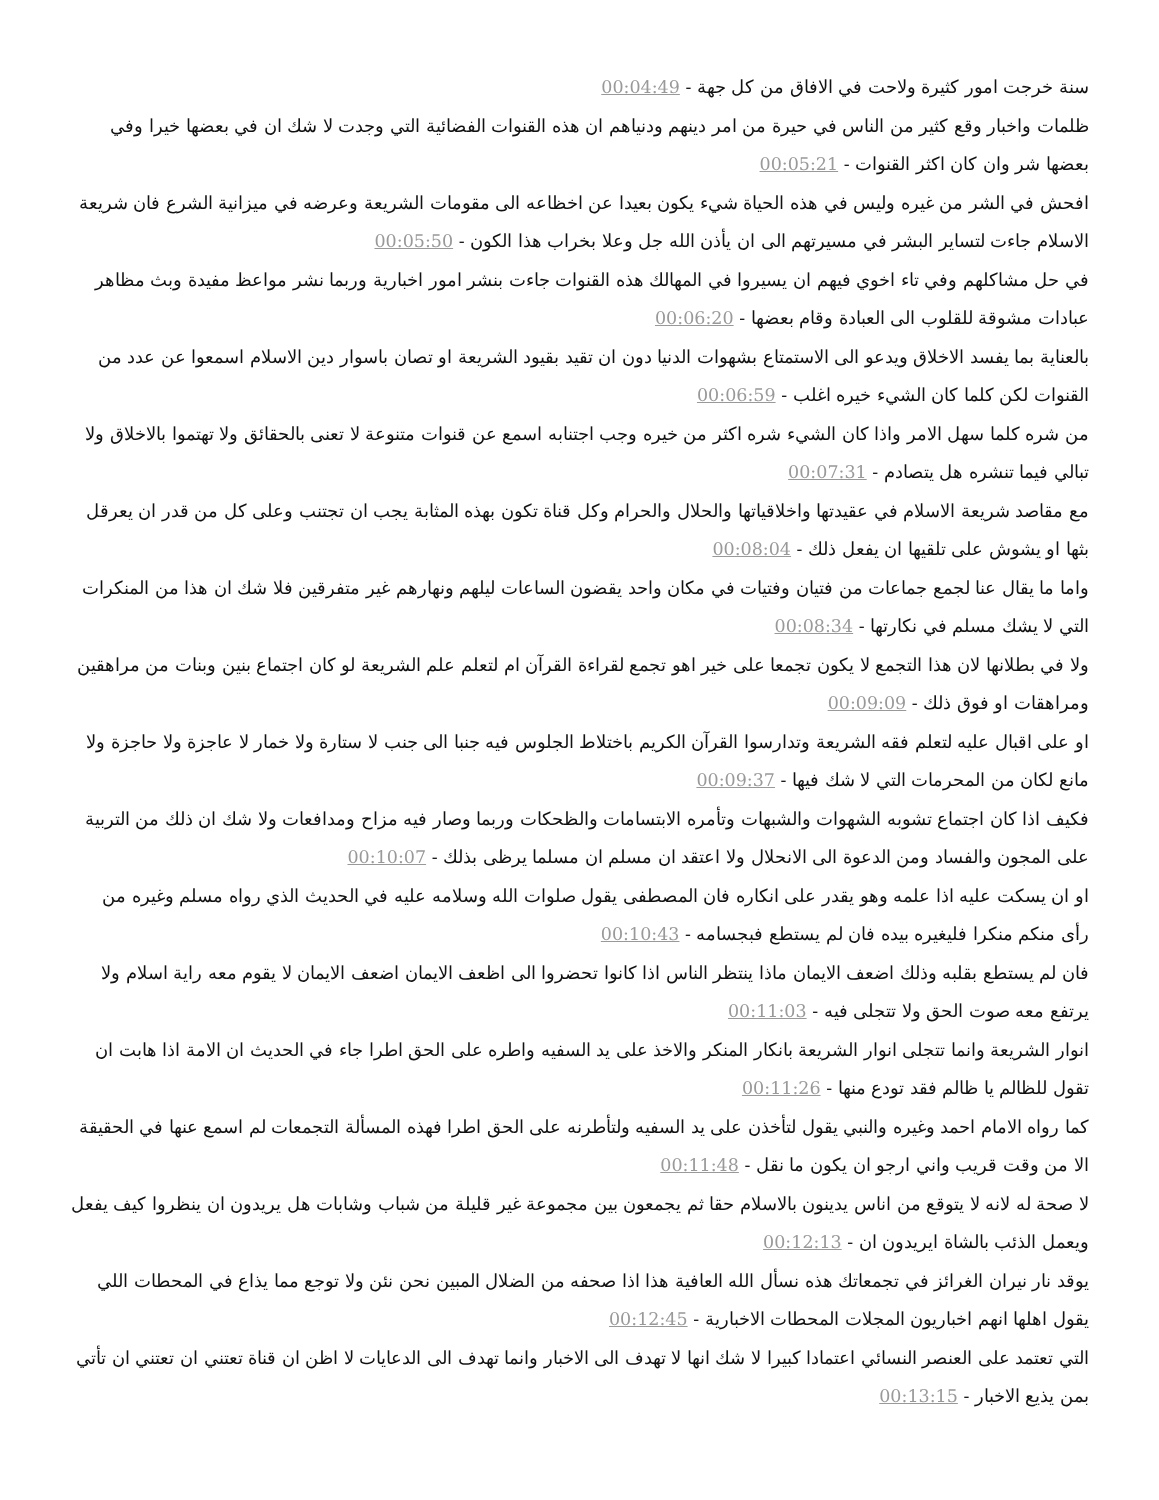سنة خرجت امور كثيرة ولاحت في الافاق من كل جهة - 00:04:49
ظلمات واخبار وقع كثير من الناس في حيرة من امر دينهم ودنياهم ان هذه القنوات الفضائية التي وجدت لا شك ان في بعضها خيرا وفي بعضها شر وان كان اكثر القنوات - 00:05:21
افحش في الشر من غيره وليس في هذه الحياة شيء يكون بعيدا عن اخظاعه الى مقومات الشريعة وعرضه في ميزانية الشرع فان شريعة الاسلام جاءت لتساير البشر في مسيرتهم الى ان يأذن الله جل وعلا بخراب هذا الكون - 00:05:50
في حل مشاكلهم وفي تاء اخوي فيهم ان يسيروا في المهالك هذه القنوات جاءت بنشر امور اخبارية وربما نشر مواعظ مفيدة وبث مظاهر عبادات مشوقة للقلوب الى العبادة وقام بعضها - 00:06:20
بالعناية بما يفسد الاخلاق ويدعو الى الاستمتاع بشهوات الدنيا دون ان تقيد بقيود الشريعة او تصان باسوار دين الاسلام اسمعوا عن عدد من القنوات لكن كلما كان الشيء خيره اغلب - 00:06:59
من شره كلما سهل الامر واذا كان الشيء شره اكثر من خيره وجب اجتنابه اسمع عن قنوات متنوعة لا تعنى بالحقائق ولا تهتموا بالاخلاق ولا تبالي فيما تنشره هل يتصادم - 00:07:31
مع مقاصد شريعة الاسلام في عقيدتها واخلاقياتها والحلال والحرام وكل قناة تكون بهذه المثابة يجب ان تجتنب وعلى كل من قدر ان يعرقل بثها او يشوش على تلقيها ان يفعل ذلك - 00:08:04
واما ما يقال عنا لجمع جماعات من فتيان وفتيات في مكان واحد يقضون الساعات ليلهم ونهارهم غير متفرقين فلا شك ان هذا من المنكرات التي لا يشك مسلم في نكارتها - 00:08:34
ولا في بطلانها لان هذا التجمع لا يكون تجمعا على خير اهو تجمع لقراءة القرآن ام لتعلم علم الشريعة لو كان اجتماع بنين وبنات من مراهقين ومراهقات او فوق ذلك - 00:09:09
او على اقبال عليه لتعلم فقه الشريعة وتدارسوا القرآن الكريم باختلاط الجلوس فيه جنبا الى جنب لا ستارة ولا خمار لا عاجزة ولا حاجزة ولا مانع لكان من المحرمات التي لا شك فيها - 00:09:37
فكيف اذا كان اجتماع تشوبه الشهوات والشبهات وتأمره الابتسامات والظحكات وربما وصار فيه مزاح ومدافعات ولا شك ان ذلك من التربية على المجون والفساد ومن الدعوة الى الانحلال ولا اعتقد ان مسلم ان مسلما يرظى بذلك - 00:10:07
او ان يسكت عليه اذا علمه وهو يقدر على انكاره فان المصطفى يقول صلوات الله وسلامه عليه في الحديث الذي رواه مسلم وغيره من رأى منكم منكرا فليغيره بيده فان لم يستطع فبجسامه - 00:10:43
فان لم يستطع بقلبه وذلك اضعف الايمان ماذا ينتظر الناس اذا كانوا تحضروا الى اظعف الايمان اضعف الايمان لا يقوم معه راية اسلام ولا يرتفع معه صوت الحق ولا تتجلى فيه - 00:11:03
انوار الشريعة وانما تتجلى انوار الشريعة بانكار المنكر والاخذ على يد السفيه واطره على الحق اطرا جاء في الحديث ان الامة اذا هابت ان تقول للظالم يا ظالم فقد تودع منها - 00:11:26
كما رواه الامام احمد وغيره والنبي يقول لتأخذن على يد السفيه ولتأطرنه على الحق اطرا فهذه المسألة التجمعات لم اسمع عنها في الحقيقة الا من وقت قريب واني ارجو ان يكون ما نقل - 00:11:48
لا صحة له لانه لا يتوقع من اناس يدينون بالاسلام حقا ثم يجمعون بين مجموعة غير قليلة من شباب وشابات هل يريدون ان ينظروا كيف يفعل ويعمل الذئب بالشاة ايريدون ان - 00:12:13
يوقد نار نيران الغرائز في تجمعاتك هذه نسأل الله العافية هذا اذا صحفه من الضلال المبين نحن نئن ولا توجع مما يذاع في المحطات اللي يقول اهلها انهم اخباريون المجلات المحطات الاخبارية - 00:12:45
التي تعتمد على العنصر النسائي اعتمادا كبيرا لا شك انها لا تهدف الى الاخبار وانما تهدف الى الدعايات لا اظن ان قناة تعتني ان تعتني ان تأتي بمن يذيع الاخبار - 00:13:15